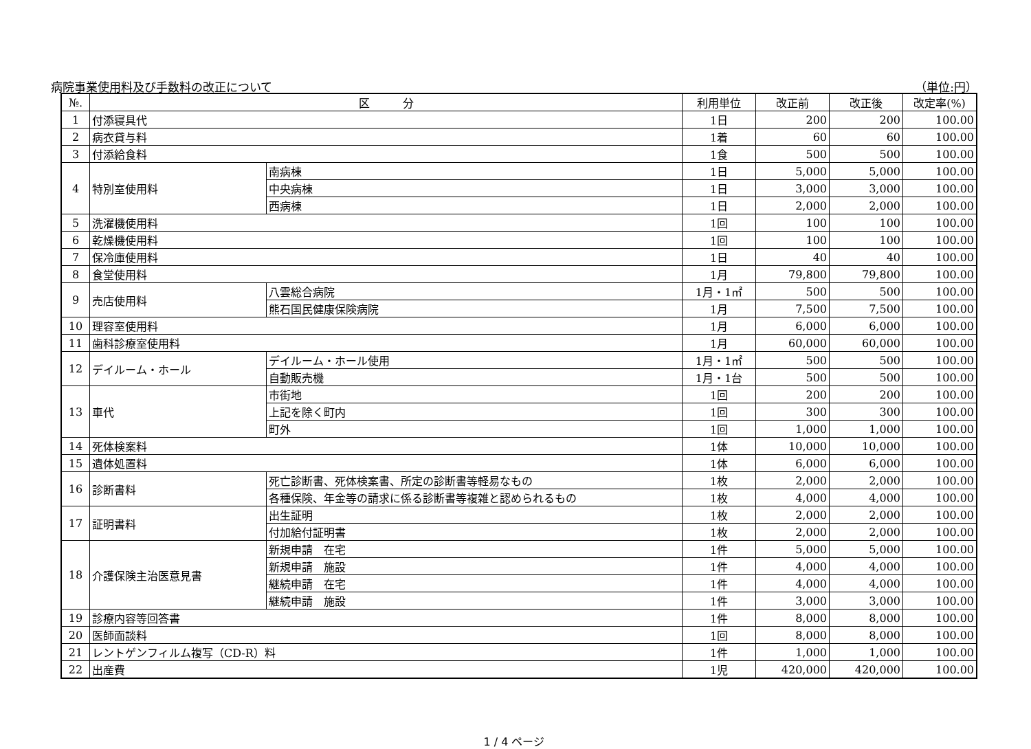病院事業使用料及び手数料の改正について （単位:円）
| №. | 区 分 | | 利用単位 | 改正前 | 改正後 | 改定率(%) |
| --- | --- | --- | --- | --- | --- | --- |
| 1 | 付添寝具代 | | 1日 | 200 | 200 | 100.00 |
| 2 | 病衣貸与料 | | 1着 | 60 | 60 | 100.00 |
| 3 | 付添給食料 | | 1食 | 500 | 500 | 100.00 |
| 4 | 特別室使用料 | 南病棟 | 1日 | 5,000 | 5,000 | 100.00 |
| | | 中央病棟 | 1日 | 3,000 | 3,000 | 100.00 |
| | | 西病棟 | 1日 | 2,000 | 2,000 | 100.00 |
| 5 | 洗濯機使用料 | | 1回 | 100 | 100 | 100.00 |
| 6 | 乾燥機使用料 | | 1回 | 100 | 100 | 100.00 |
| 7 | 保冷庫使用料 | | 1日 | 40 | 40 | 100.00 |
| 8 | 食堂使用料 | | 1月 | 79,800 | 79,800 | 100.00 |
| 9 | 売店使用料 | 八雲総合病院 | 1月・1㎡ | 500 | 500 | 100.00 |
| | | 熊石国民健康保険病院 | 1月 | 7,500 | 7,500 | 100.00 |
| 10 | 理容室使用料 | | 1月 | 6,000 | 6,000 | 100.00 |
| 11 | 歯科診療室使用料 | | 1月 | 60,000 | 60,000 | 100.00 |
| 12 | デイルーム・ホール | デイルーム・ホール使用 | 1月・1㎡ | 500 | 500 | 100.00 |
| | | 自動販売機 | 1月・1台 | 500 | 500 | 100.00 |
| 13 | 車代 | 市街地 | 1回 | 200 | 200 | 100.00 |
| | | 上記を除く町内 | 1回 | 300 | 300 | 100.00 |
| | | 町外 | 1回 | 1,000 | 1,000 | 100.00 |
| 14 | 死体検案料 | | 1体 | 10,000 | 10,000 | 100.00 |
| 15 | 遺体処置料 | | 1体 | 6,000 | 6,000 | 100.00 |
| 16 | 診断書料 | 死亡診断書、死体検案書、所定の診断書等軽易なもの | 1枚 | 2,000 | 2,000 | 100.00 |
| | | 各種保険、年金等の請求に係る診断書等複雑と認められるもの | 1枚 | 4,000 | 4,000 | 100.00 |
| 17 | 証明書料 | 出生証明 | 1枚 | 2,000 | 2,000 | 100.00 |
| | | 付加給付証明書 | 1枚 | 2,000 | 2,000 | 100.00 |
| 18 | 介護保険主治医意見書 | 新規申請 在宅 | 1件 | 5,000 | 5,000 | 100.00 |
| | | 新規申請 施設 | 1件 | 4,000 | 4,000 | 100.00 |
| | | 継続申請 在宅 | 1件 | 4,000 | 4,000 | 100.00 |
| | | 継続申請 施設 | 1件 | 3,000 | 3,000 | 100.00 |
| 19 | 診療内容等回答書 | | 1件 | 8,000 | 8,000 | 100.00 |
| 20 | 医師面談料 | | 1回 | 8,000 | 8,000 | 100.00 |
| 21 | レントゲンフィルム複写（CD-R）料 | | 1件 | 1,000 | 1,000 | 100.00 |
| 22 | 出産費 | | 1児 | 420,000 | 420,000 | 100.00 |
1 / 4 ページ